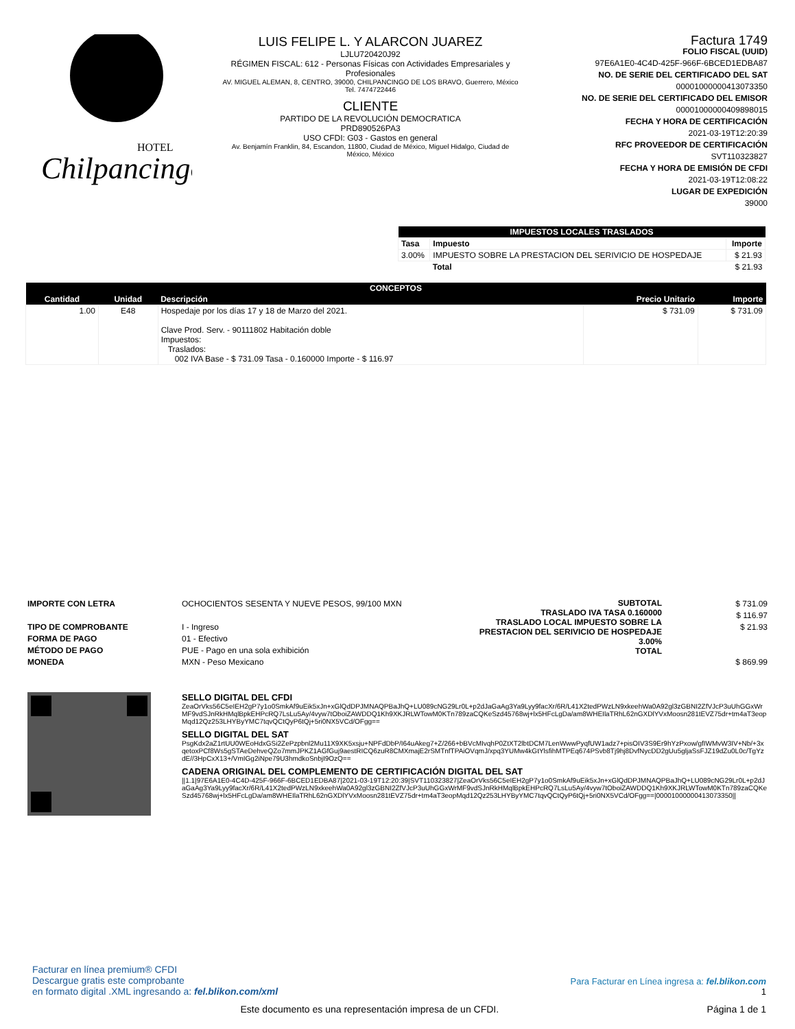Chilpancingo
HOTEL
LUIS FELIPE L. Y ALARCON JUAREZ
LJLU720420J92
RÉGIMEN FISCAL: 612 - Personas Físicas con Actividades Empresariales y Profesionales
AV. MIGUEL ALEMAN, 8, CENTRO, 39000, CHILPANCINGO DE LOS BRAVO, Guerrero, México
Tel. 7474722446
CLIENTE
PARTIDO DE LA REVOLUCIÓN DEMOCRATICA
PRD890526PA3
USO CFDI: G03 - Gastos en general
Av. Benjamín Franklin, 84, Escandon, 11800, Ciudad de México, Miguel Hidalgo, Ciudad de México, México
Factura 1749
FOLIO FISCAL (UUID)
97E6A1E0-4C4D-425F-966F-6BCED1EDBA87
NO. DE SERIE DEL CERTIFICADO DEL SAT
00001000000413073350
NO. DE SERIE DEL CERTIFICADO DEL EMISOR
00001000000409898015
FECHA Y HORA DE CERTIFICACIÓN
2021-03-19T12:20:39
RFC PROVEEDOR DE CERTIFICACIÓN
SVT110323827
FECHA Y HORA DE EMISIÓN DE CFDI
2021-03-19T12:08:22
LUGAR DE EXPEDICIÓN
39000
| IMPUESTOS LOCALES TRASLADOS | | |
| --- | --- | --- |
| Tasa | Impuesto | Importe |
| 3.00% | IMPUESTO SOBRE LA PRESTACION DEL SERIVICIO DE HOSPEDAJE | $ 21.93 |
| | Total | $ 21.93 |
| CONCEPTOS | | | | |
| --- | --- | --- | --- | --- |
| Cantidad | Unidad | Descripción | Precio Unitario | Importe |
| 1.00 | E48 | Hospedaje por los días 17 y 18 de Marzo del 2021. Clave Prod. Serv. - 90111802 Habitación doble Impuestos: Traslados: 002 IVA Base - $ 731.09 Tasa - 0.160000 Importe - $ 116.97 | $ 731.09 | $ 731.09 |
IMPORTE CON LETRA
TIPO DE COMPROBANTE
FORMA DE PAGO
MÉTODO DE PAGO
MONEDA
OCHOCIENTOS SESENTA Y NUEVE PESOS, 99/100 MXN
I - Ingreso
01 - Efectivo
PUE - Pago en una sola exhibición
MXN - Peso Mexicano
SUBTOTAL
TRASLADO IVA TASA 0.160000
TRASLADO LOCAL IMPUESTO SOBRE LA PRESTACION DEL SERIVICIO DE HOSPEDAJE 3.00%
TOTAL
$ 731.09
$ 116.97
$ 21.93
$ 869.99
SELLO DIGITAL DEL CFDI
ZeaOrVks56C5eIEH2gP7y1o0SmkAf9uEik5xJn+xGlQdDPJMNAQPBaJhQ+LU089cNG29Lr0L+p2dJaGaAg3Ya9Lyy9facXr/6R/L41X2tedPWzLN9xkeehWa0A92gl3zGBNI2ZfVJcP3uUhGGxWrMF9vdSJnRkHMqlBpkEHPcRQ7LsLu5Ay/4vyw7tOboiZAWDDQ1Kh9XKJRLWTowM0KTn789zaCQKeSzd45768wj+lx5HFcLgDa/am8WHEIlaTRhL62nGXDlYVxMoosn281tEVZ75dr+tm4aT3eopMqd12Qz253LHYByYMC7tqvQCtQyP6tQj+5ri0NX5VCd/OFgg==
SELLO DIGITAL DEL SAT
PsgKdx2aZ1rtUU0WEoHdxGSi2ZePzpbnl2Mu11X9XK5xsju+NPFdDbP/I64uAkeg7+Z/266+bBVcMIvqhP0ZtXT2lbtDCM7LenWwwPyqfUW1adz7+pisOIV3S9Er9hYzPxow/gfIWMvW3IV+Nb/+3xqetoxPCf8Ws5gSTAeDehveQZo7mmJPKZ1AGfGuj9aestRICQ6zuR8CMXmajE2rSMTnfTPAiOVqmJ/xpq3YUMw4kGtYlsfihMTPEq674PSvb8Tj9hj8DvfNycDD2gUu5gljaSsFJZ19dZu0L0c/TgYzdE//3HpCxX13+/VmIGg2iNpe79U3hmdkoSnbjI9OzQ==
CADENA ORIGINAL DEL COMPLEMENTO DE CERTIFICACIÓN DIGITAL DEL SAT
||1.1|97E6A1E0-4C4D-425F-966F-6BCED1EDBA87|2021-03-19T12:20:39|SVT110323827|ZeaOrVks56C5eIEH2gP7y1o0SmkAf9uEik5xJn+xGlQdDPJMNAQPBaJhQ+LU089cNG29Lr0L+p2dJaGaAg3Ya9Lyy9facXr/6R/L41X2tedPWzLN9xkeehWa0A92gl3zGBNI2ZfVJcP3uUhGGxWrMF9vdSJnRkHMqlBpkEHPcRQ7LsLu5Ay/4vyw7tOboiZAWDDQ1Kh9XKJRLWTowM0KTn789zaCQKeSzd45768wj+lx5HFcLgDa/am8WHEIlaTRhL62nGXDlYVxMoosn281tEVZ75dr+tm4aT3eopMqd12Qz253LHYByYMC7tqvQCtQyP6tQj+5ri0NX5VCd/OFgg==|00001000000413073350||
Facturar en línea premium® CFDI
Descargue gratis este comprobante
en formato digital .XML ingresando a: fel.blikon.com/xml
Para Facturar en Línea ingresa a: fel.blikon.com
1
Este documento es una representación impresa de un CFDI.
Página 1 de 1